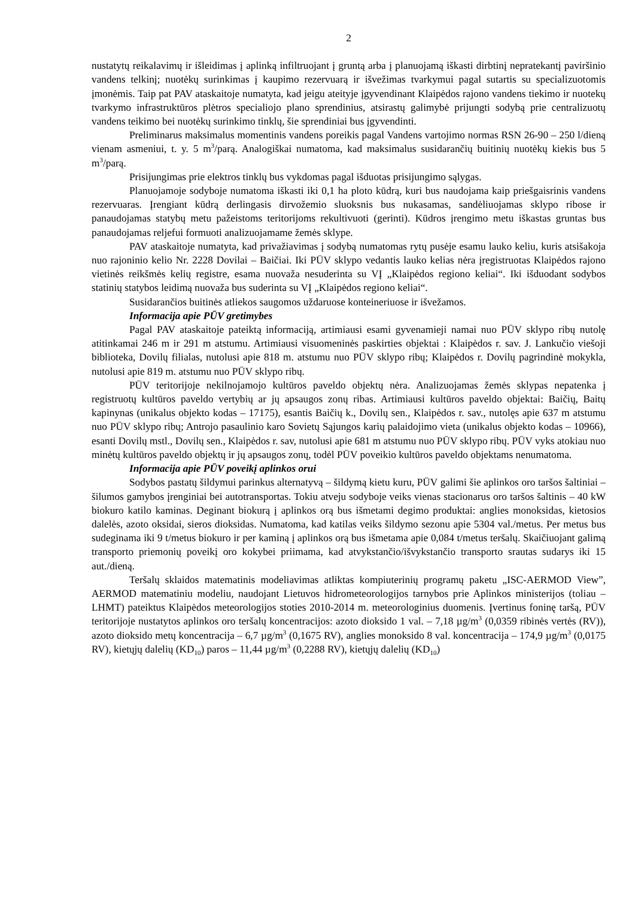2
nustatytų reikalavimų ir išleidimas į aplinką infiltruojant į gruntą arba į planuojamą iškasti dirbtinį nepratekantį paviršinio vandens telkinį; nuotėkų surinkimas į kaupimo rezervuarą ir išvežimas tvarkymui pagal sutartis su specializuotomis įmonėmis. Taip pat PAV ataskaitoje numatyta, kad jeigu ateityje įgyvendinant Klaipėdos rajono vandens tiekimo ir nuotekų tvarkymo infrastruktūros plėtros specialiojo plano sprendinius, atsirastų galimybė prijungti sodybą prie centralizuotų vandens teikimo bei nuotėkų surinkimo tinklų, šie sprendiniai bus įgyvendinti.
Preliminarus maksimalus momentinis vandens poreikis pagal Vandens vartojimo normas RSN 26-90 – 250 l/dieną vienam asmeniui, t. y. 5 m<sup>3</sup>/parą. Analogiškai numatoma, kad maksimalus susidarančių buitinių nuotėkų kiekis bus 5 m<sup>3</sup>/parą.
Prisijungimas prie elektros tinklų bus vykdomas pagal išduotas prisijungimo sąlygas.
Planuojamoje sodyboje numatoma iškasti iki 0,1 ha ploto kūdrą, kuri bus naudojama kaip priešgaisrinis vandens rezervuaras. Įrengiant kūdrą derlingasis dirvožemio sluoksnis bus nukasamas, sandėliuojamas sklypo ribose ir panaudojamas statybų metu pažeistoms teritorijoms rekultivuoti (gerinti). Kūdros įrengimo metu iškastas gruntas bus panaudojamas reljefui formuoti analizuojamame žemės sklype.
PAV ataskaitoje numatyta, kad privažiavimas į sodybą numatomas rytų pusėje esamu lauko keliu, kuris atsišakoja nuo rajoninio kelio Nr. 2228 Dovilai – Baičiai. Iki PŪV sklypo vedantis lauko kelias nėra įregistruotas Klaipėdos rajono vietinės reikšmės kelių registre, esama nuovaža nesuderinta su VĮ „Klaipėdos regiono keliai“. Iki išduodant sodybos statinių statybos leidimą nuovaža bus suderinta su VĮ „Klaipėdos regiono keliai“.
Susidarančios buitinės atliekos saugomos uždaruose konteineriuose ir išvežamos.
Informacija apie PŪV gretimybes
Pagal PAV ataskaitoje pateiktą informaciją, artimiausi esami gyvenamieji namai nuo PŪV sklypo ribų nutolę atitinkamai 246 m ir 291 m atstumu. Artimiausi visuomeninės paskirties objektai : Klaipėdos r. sav. J. Lankučio viešoji biblioteka, Dovilų filialas, nutolusi apie 818 m. atstumu nuo PŪV sklypo ribų; Klaipėdos r. Dovilų pagrindinė mokykla, nutolusi apie 819 m. atstumu nuo PŪV sklypo ribų.
PŪV teritorijoje nekilnojamojo kultūros paveldo objektų nėra. Analizuojamas žemės sklypas nepatenka į registruotų kultūros paveldo vertybių ar jų apsaugos zonų ribas. Artimiausi kultūros paveldo objektai: Baičių, Baitų kapinynas (unikalus objekto kodas – 17175), esantis Baičių k., Dovilų sen., Klaipėdos r. sav., nutolęs apie 637 m atstumu nuo PŪV sklypo ribų; Antrojo pasaulinio karo Sovietų Sąjungos karių palaidojimo vieta (unikalus objekto kodas – 10966), esanti Dovilų mstl., Dovilų sen., Klaipėdos r. sav, nutolusi apie 681 m atstumu nuo PŪV sklypo ribų. PŪV vyks atokiau nuo minėtų kultūros paveldo objektų ir jų apsaugos zonų, todėl PŪV poveikio kultūros paveldo objektams nenumatoma.
Informacija apie PŪV poveikį aplinkos orui
Sodybos pastatų šildymui parinkus alternatyvą – šildymą kietu kuru, PŪV galimi šie aplinkos oro taršos šaltiniai – šilumos gamybos įrenginiai bei autotransportas. Tokiu atveju sodyboje veiks vienas stacionarus oro taršos šaltinis – 40 kW biokuro katilo kaminas. Deginant biokurą į aplinkos orą bus išmetami degimo produktai: anglies monoksidas, kietosios dalelės, azoto oksidai, sieros dioksidas. Numatoma, kad katilas veiks šildymo sezonu apie 5304 val./metus. Per metus bus sudeginama iki 9 t/metus biokuro ir per kaminą į aplinkos orą bus išmetama apie 0,084 t/metus teršalų. Skaičiuojant galimą transporto priemonių poveikį oro kokybei priimama, kad atvykstančio/išvykstančio transporto srautas sudarys iki 15 aut./dieną.
Teršalų sklaidos matematinis modeliavimas atliktas kompiuterinių programų paketu „ISC-AERMOD View”, AERMOD matematiniu modeliu, naudojant Lietuvos hidrometeorologijos tarnybos prie Aplinkos ministerijos (toliau – LHMT) pateiktus Klaipėdos meteorologijos stoties 2010-2014 m. meteorologinius duomenis. Įvertinus foninę taršą, PŪV teritorijoje nustatytos aplinkos oro teršalų koncentracijos: azoto dioksido 1 val. – 7,18 µg/m<sup>3</sup> (0,0359 ribinės vertės (RV)), azoto dioksido metų koncentracija – 6,7 µg/m<sup>3</sup> (0,1675 RV), anglies monoksido 8 val. koncentracija – 174,9 µg/m<sup>3</sup> (0,0175 RV), kietųjų dalelių (KD<sub>10</sub>) paros – 11,44 µg/m<sup>3</sup> (0,2288 RV), kietųjų dalelių (KD<sub>10</sub>)